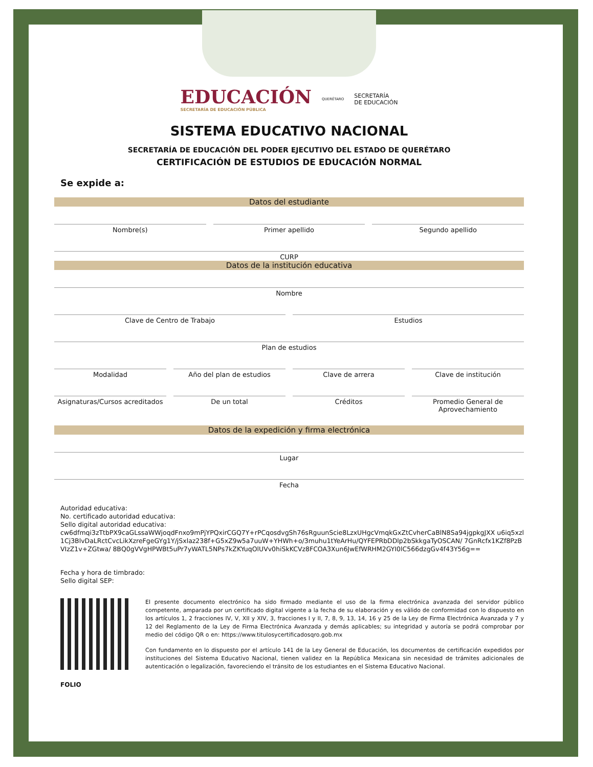EDUCACIÓN
SECRETARÍA DE EDUCACIÓN PÚBLICA
QUERÉTARO
SECRETARÍA
DE EDUCACIÓN
SISTEMA EDUCATIVO NACIONAL
SECRETARÍA DE EDUCACIÓN DEL PODER EJECUTIVO DEL ESTADO DE QUERÉTARO
CERTIFICACIÓN DE ESTUDIOS DE EDUCACIÓN NORMAL
Se expide a:
Datos del estudiante
Nombre(s) Primer apellido Segundo apellido
CURP
Datos de la institución educativa
Nombre
Clave de Centro de Trabajo Estudios
Plan de estudios
Modalidad Año del plan de estudios Clave de arrera Clave de institución
Asignaturas/Cursos acreditados De un total Créditos Promedio General de Aprovechamiento
Datos de la expedición y firma electrónica
Lugar
Fecha
Autoridad educativa:
No. certificado autoridad educativa:
Sello digital autoridad educativa:
cw6dfmqi3zTtbPX9caGLssaWWjoqdFnxo9mPjYPQxirCGQ7Y+rPCqosdvgSh76sRguunScie8LzxUHgcVmqkGxZtCvherCaBlN8Sa94jgpkgJXX u6iq5xzl1Cj3BlvDaLRctCvcLikXzreFgeGYg1Y/jSxlaz238f+G5xZ9w5a7uuW+YHWh+o/3muhu1tYeArHu/QYFEPRbDDlp2bSkkgaTyOSCAN/ 7GnRcfx1KZf8PzBVIzZ1v+ZGtwa/ 8BQ0gVVgHPWBt5uPr7yWATL5NPs7kZKYuqOlUVv0hiSkKCVz8FCOA3Xun6JwEfWRHM2GYI0lC566dzgGv4f43Y56g==
Fecha y hora de timbrado:
Sello digital SEP:
FOLIO
El presente documento electrónico ha sido firmado mediante el uso de la firma electrónica avanzada del servidor público competente, amparada por un certificado digital vigente a la fecha de su elaboración y es válido de conformidad con lo dispuesto en los artículos 1, 2 fracciones IV, V, XII y XIV, 3, fracciones I y II, 7, 8, 9, 13, 14, 16 y 25 de la Ley de Firma Electrónica Avanzada y 7 y 12 del Reglamento de la Ley de Firma Electrónica Avanzada y demás aplicables; su integridad y autoría se podrá comprobar por medio del código QR o en: https://www.titulosycertificadosqro.gob.mx
Con fundamento en lo dispuesto por el artículo 141 de la Ley General de Educación, los documentos de certificación expedidos por instituciones del Sistema Educativo Nacional, tienen validez en la República Mexicana sin necesidad de trámites adicionales de autenticación o legalización, favoreciendo el tránsito de los estudiantes en el Sistema Educativo Nacional.